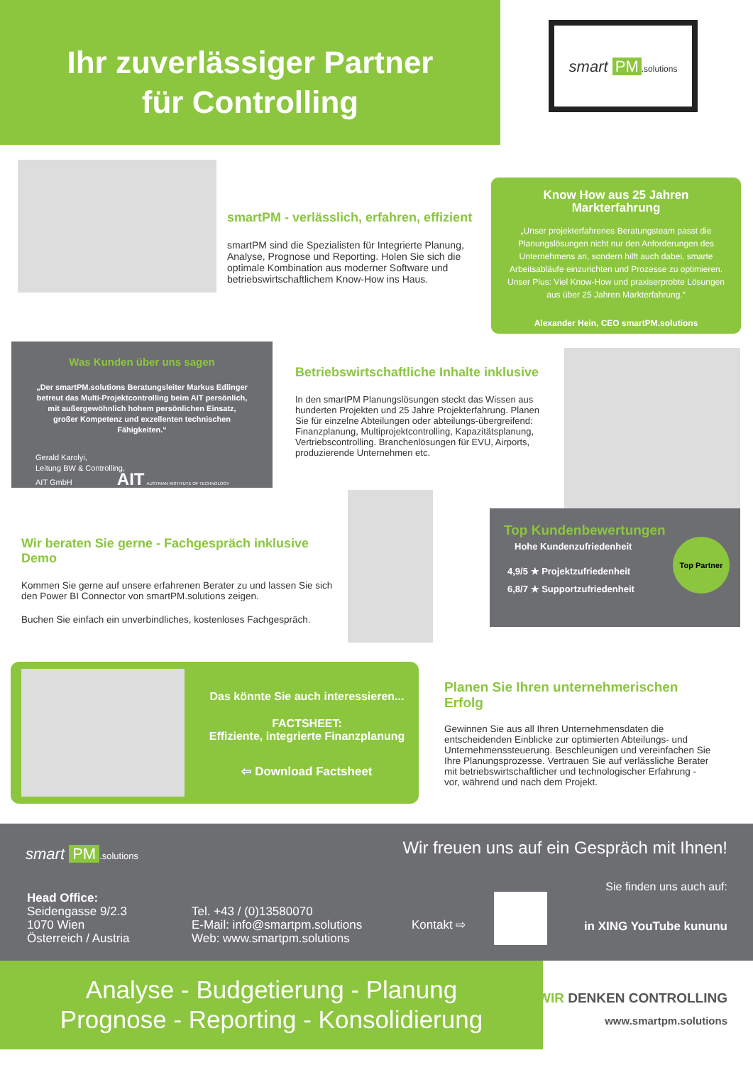Ihr zuverlässiger Partner
für Controlling
smart PM.solutions
smartPM - verlässlich, erfahren, effizient
smartPM sind die Spezialisten für Integrierte Planung, Analyse, Prognose und Reporting. Holen Sie sich die optimale Kombination aus moderner Software und betriebswirtschaftlichem Know-How ins Haus.
Know How aus 25 Jahren Markterfahrung
„Unser projekterfahrenes Beratungsteam passt die Planungslösungen nicht nur den Anforderungen des Unternehmens an, sondern hilft auch dabei, smarte Arbeitsabläufe einzurichten und Prozesse zu optimieren. Unser Plus: Viel Know-How und praxiserprobte Lösungen aus über 25 Jahren Markterfahrung.“
Alexander Hein, CEO smartPM.solutions
Was Kunden über uns sagen
„Der smartPM.solutions Beratungsleiter Markus Edlinger betreut das Multi-Projektcontrolling beim AIT persönlich, mit außergewöhnlich hohem persönlichen Einsatz, großer Kompetenz und exzellenten technischen Fähigkeiten.“
Gerald Karolyi,
Leitung BW & Controlling,
AIT GmbH AIT AUSTRIAN INSTITUTE OF TECHNOLOGY
Betriebswirtschaftliche Inhalte inklusive
In den smartPM Planungslösungen steckt das Wissen aus hunderten Projekten und 25 Jahre Projekterfahrung. Planen Sie für einzelne Abteilungen oder abteilungs-übergreifend: Finanzplanung, Multiprojektcontrolling, Kapazitätsplanung, Vertriebscontrolling. Branchenlösungen für EVU, Airports, produzierende Unternehmen etc.
Wir beraten Sie gerne - Fachgespräch inklusive Demo
Kommen Sie gerne auf unsere erfahrenen Berater zu und lassen Sie sich den Power BI Connector von smartPM.solutions zeigen.
Buchen Sie einfach ein unverbindliches, kostenloses Fachgespräch.
Top Kundenbewertungen
Hohe Kundenzufriedenheit
4,9/5 ★ Projektzufriedenheit
6,8/7 ★ Supportzufriedenheit
Top Partner
Das könnte Sie auch interessieren...
FACTSHEET:
Effiziente, integrierte Finanzplanung
⇦ Download Factsheet
Planen Sie Ihren unternehmerischen Erfolg
Gewinnen Sie aus all Ihren Unternehmensdaten die entscheidenden Einblicke zur optimierten Abteilungs- und Unternehmenssteuerung. Beschleunigen und vereinfachen Sie Ihre Planungsprozesse. Vertrauen Sie auf verlässliche Berater mit betriebswirtschaftlicher und technologischer Erfahrung - vor, während und nach dem Projekt.
smart PM.solutions
Wir freuen uns auf ein Gespräch mit Ihnen!
Sie finden uns auch auf:
Head Office:
Seidengasse 9/2.3
1070 Wien
Österreich / Austria
Tel. +43 / (0)13580070
E-Mail: info@smartpm.solutions
Web: www.smartpm.solutions
Kontakt ⇨ in XING YouTube kununu
Analyse - Budgetierung - Planung
Prognose - Reporting - Konsolidierung
WIR DENKEN CONTROLLING
www.smartpm.solutions